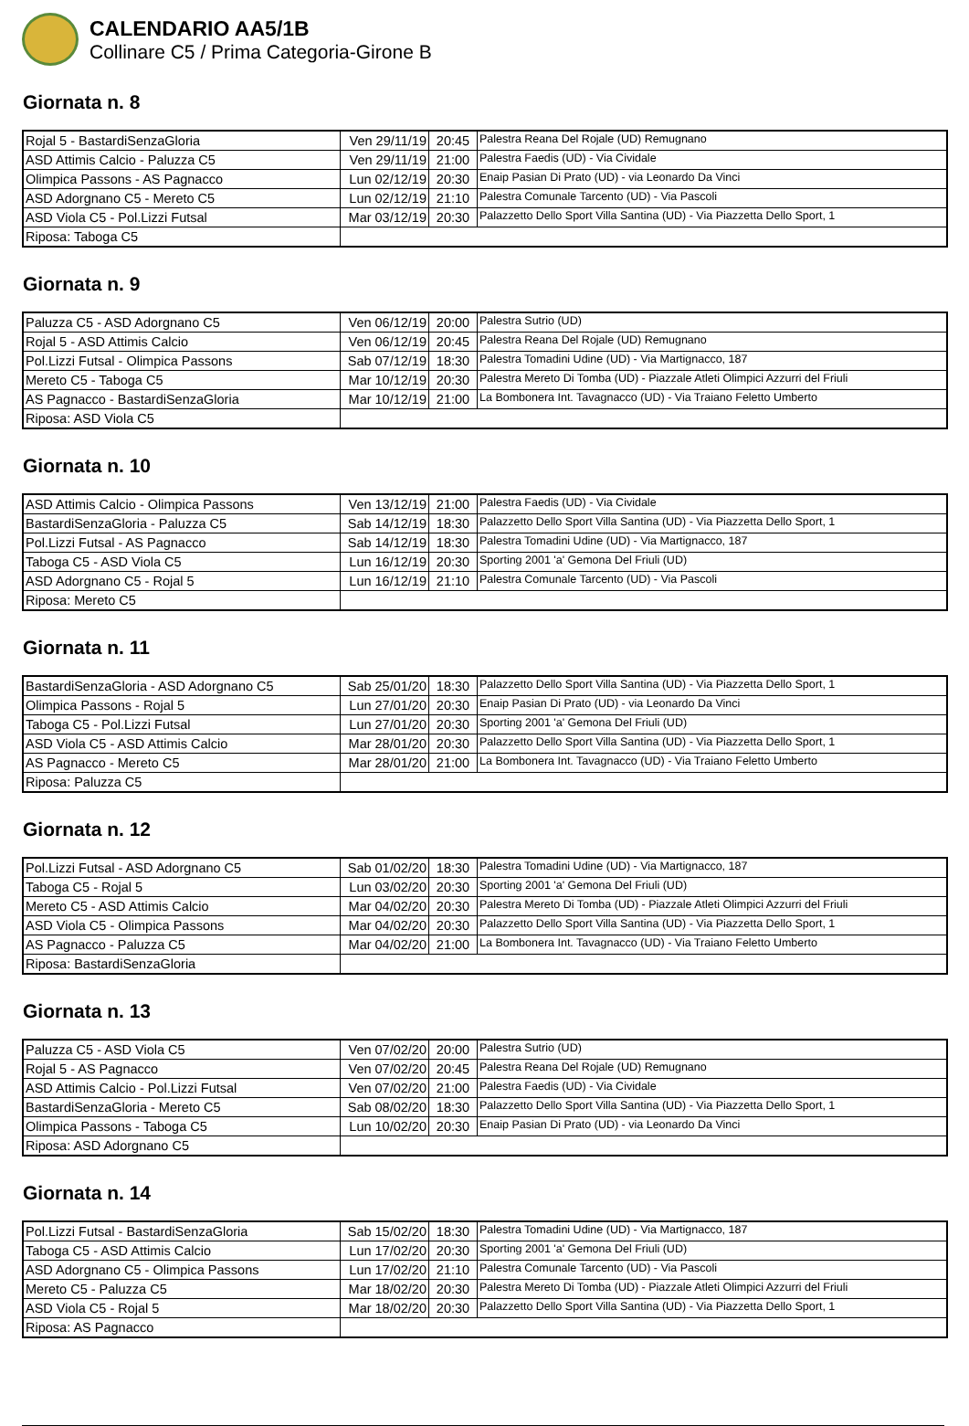CALENDARIO AA5/1B
Collinare C5 / Prima Categoria-Girone B
Giornata n. 8
| Rojal 5 - BastardiSenzaGloria | Ven 29/11/19 | 20:45 | Palestra Reana Del Rojale (UD) Remugnano |
| ASD Attimis Calcio - Paluzza C5 | Ven 29/11/19 | 21:00 | Palestra Faedis (UD) - Via Cividale |
| Olimpica Passons - AS Pagnacco | Lun 02/12/19 | 20:30 | Enaip Pasian Di Prato (UD) - via Leonardo Da Vinci |
| ASD Adorgnano C5 - Mereto C5 | Lun 02/12/19 | 21:10 | Palestra Comunale Tarcento (UD) - Via Pascoli |
| ASD Viola C5 - Pol.Lizzi Futsal | Mar 03/12/19 | 20:30 | Palazzetto Dello Sport Villa Santina (UD) - Via Piazzetta Dello Sport, 1 |
| Riposa: Taboga C5 | | | |
Giornata n. 9
| Paluzza C5 - ASD Adorgnano C5 | Ven 06/12/19 | 20:00 | Palestra Sutrio (UD) |
| Rojal 5 - ASD Attimis Calcio | Ven 06/12/19 | 20:45 | Palestra Reana Del Rojale (UD) Remugnano |
| Pol.Lizzi Futsal - Olimpica Passons | Sab 07/12/19 | 18:30 | Palestra Tomadini Udine (UD) - Via Martignacco, 187 |
| Mereto C5 - Taboga C5 | Mar 10/12/19 | 20:30 | Palestra Mereto Di Tomba (UD) - Piazzale Atleti Olimpici Azzurri del Friuli |
| AS Pagnacco - BastardiSenzaGloria | Mar 10/12/19 | 21:00 | La Bombonera Int. Tavagnacco (UD) - Via Traiano Feletto Umberto |
| Riposa: ASD Viola C5 | | | |
Giornata n. 10
| ASD Attimis Calcio - Olimpica Passons | Ven 13/12/19 | 21:00 | Palestra Faedis (UD) - Via Cividale |
| BastardiSenzaGloria - Paluzza C5 | Sab 14/12/19 | 18:30 | Palazzetto Dello Sport Villa Santina (UD) - Via Piazzetta Dello Sport, 1 |
| Pol.Lizzi Futsal - AS Pagnacco | Sab 14/12/19 | 18:30 | Palestra Tomadini Udine (UD) - Via Martignacco, 187 |
| Taboga C5 - ASD Viola C5 | Lun 16/12/19 | 20:30 | Sporting 2001 'a' Gemona Del Friuli (UD) |
| ASD Adorgnano C5 - Rojal 5 | Lun 16/12/19 | 21:10 | Palestra Comunale Tarcento (UD) - Via Pascoli |
| Riposa: Mereto C5 | | | |
Giornata n. 11
| BastardiSenzaGloria - ASD Adorgnano C5 | Sab 25/01/20 | 18:30 | Palazzetto Dello Sport Villa Santina (UD) - Via Piazzetta Dello Sport, 1 |
| Olimpica Passons - Rojal 5 | Lun 27/01/20 | 20:30 | Enaip Pasian Di Prato (UD) - via Leonardo Da Vinci |
| Taboga C5 - Pol.Lizzi Futsal | Lun 27/01/20 | 20:30 | Sporting 2001 'a' Gemona Del Friuli (UD) |
| ASD Viola C5 - ASD Attimis Calcio | Mar 28/01/20 | 20:30 | Palazzetto Dello Sport Villa Santina (UD) - Via Piazzetta Dello Sport, 1 |
| AS Pagnacco - Mereto C5 | Mar 28/01/20 | 21:00 | La Bombonera Int. Tavagnacco (UD) - Via Traiano Feletto Umberto |
| Riposa: Paluzza C5 | | | |
Giornata n. 12
| Pol.Lizzi Futsal - ASD Adorgnano C5 | Sab 01/02/20 | 18:30 | Palestra Tomadini Udine (UD) - Via Martignacco, 187 |
| Taboga C5 - Rojal 5 | Lun 03/02/20 | 20:30 | Sporting 2001 'a' Gemona Del Friuli (UD) |
| Mereto C5 - ASD Attimis Calcio | Mar 04/02/20 | 20:30 | Palestra Mereto Di Tomba (UD) - Piazzale Atleti Olimpici Azzurri del Friuli |
| ASD Viola C5 - Olimpica Passons | Mar 04/02/20 | 20:30 | Palazzetto Dello Sport Villa Santina (UD) - Via Piazzetta Dello Sport, 1 |
| AS Pagnacco - Paluzza C5 | Mar 04/02/20 | 21:00 | La Bombonera Int. Tavagnacco (UD) - Via Traiano Feletto Umberto |
| Riposa: BastardiSenzaGloria | | | |
Giornata n. 13
| Paluzza C5 - ASD Viola C5 | Ven 07/02/20 | 20:00 | Palestra Sutrio (UD) |
| Rojal 5 - AS Pagnacco | Ven 07/02/20 | 20:45 | Palestra Reana Del Rojale (UD) Remugnano |
| ASD Attimis Calcio - Pol.Lizzi Futsal | Ven 07/02/20 | 21:00 | Palestra Faedis (UD) - Via Cividale |
| BastardiSenzaGloria - Mereto C5 | Sab 08/02/20 | 18:30 | Palazzetto Dello Sport Villa Santina (UD) - Via Piazzetta Dello Sport, 1 |
| Olimpica Passons - Taboga C5 | Lun 10/02/20 | 20:30 | Enaip Pasian Di Prato (UD) - via Leonardo Da Vinci |
| Riposa: ASD Adorgnano C5 | | | |
Giornata n. 14
| Pol.Lizzi Futsal - BastardiSenzaGloria | Sab 15/02/20 | 18:30 | Palestra Tomadini Udine (UD) - Via Martignacco, 187 |
| Taboga C5 - ASD Attimis Calcio | Lun 17/02/20 | 20:30 | Sporting 2001 'a' Gemona Del Friuli (UD) |
| ASD Adorgnano C5 - Olimpica Passons | Lun 17/02/20 | 21:10 | Palestra Comunale Tarcento (UD) - Via Pascoli |
| Mereto C5 - Paluzza C5 | Mar 18/02/20 | 20:30 | Palestra Mereto Di Tomba (UD) - Piazzale Atleti Olimpici Azzurri del Friuli |
| ASD Viola C5 - Rojal 5 | Mar 18/02/20 | 20:30 | Palazzetto Dello Sport Villa Santina (UD) - Via Piazzetta Dello Sport, 1 |
| Riposa: AS Pagnacco | | | |